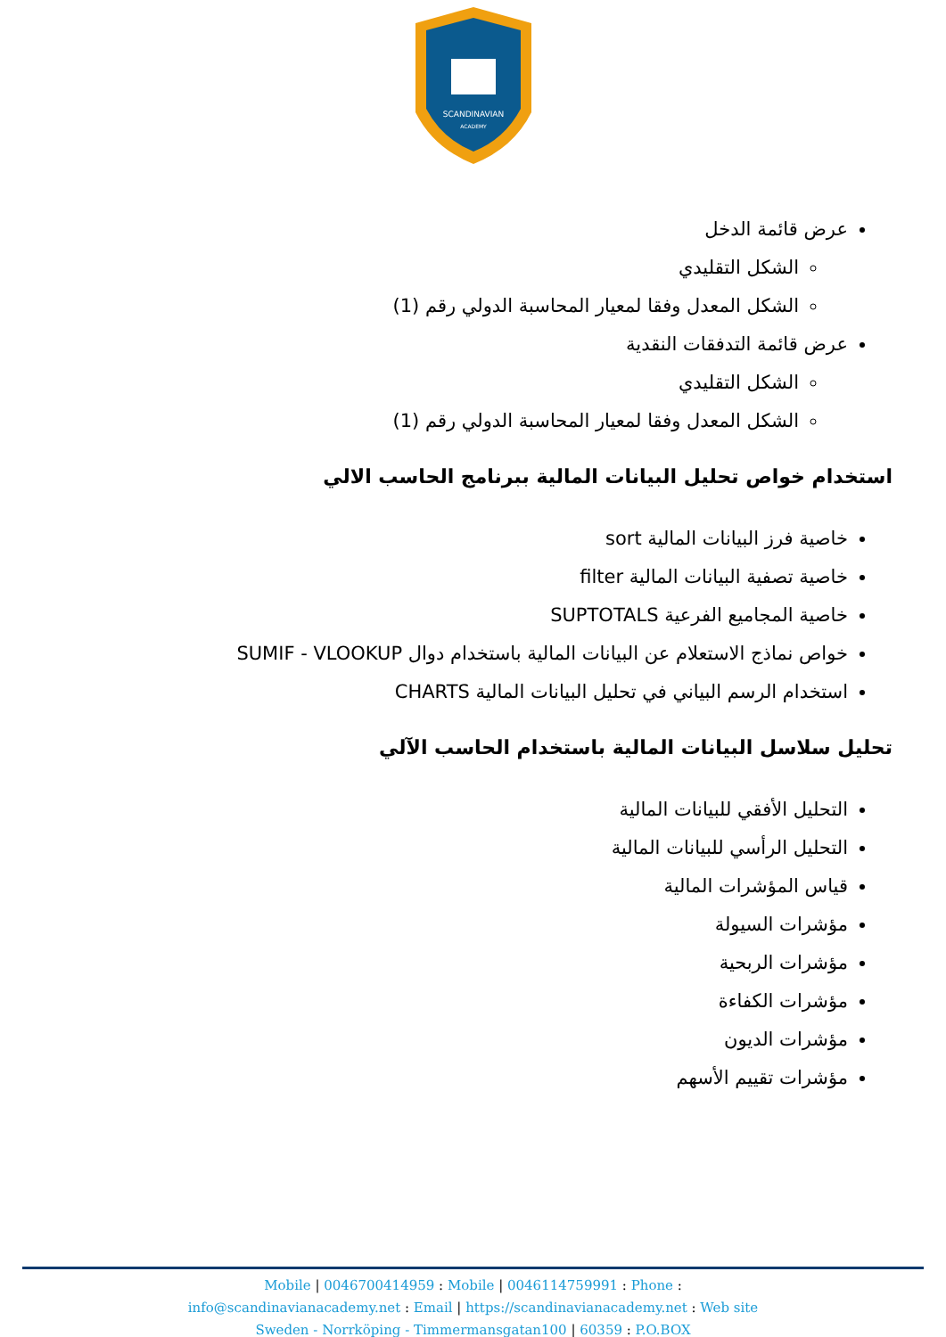SCANDINAVIAN
ACADEMY
عرض قائمة الدخل
الشكل التقليدي
الشكل المعدل وفقا لمعيار المحاسبة الدولي رقم (1)
عرض قائمة التدفقات النقدية
الشكل التقليدي
الشكل المعدل وفقا لمعيار المحاسبة الدولي رقم (1)
استخدام خواص تحليل البيانات المالية ببرنامج الحاسب الالي
خاصية فرز البيانات المالية sort
خاصية تصفية البيانات المالية filter
خاصية المجاميع الفرعية SUPTOTALS
خواص نماذج الاستعلام عن البيانات المالية باستخدام دوال SUMIF - VLOOKUP
استخدام الرسم البياني في تحليل البيانات المالية CHARTS
تحليل سلاسل البيانات المالية باستخدام الحاسب الآلي
التحليل الأفقي للبيانات المالية
التحليل الرأسي للبيانات المالية
قياس المؤشرات المالية
مؤشرات السيولة
مؤشرات الربحية
مؤشرات الكفاءة
مؤشرات الديون
مؤشرات تقييم الأسهم
Mobile | 0046700414959 : Mobile | 0046114759991 : Phone :
info@scandinavianacademy.net : Email | https://scandinavianacademy.net : Web site
Sweden - Norrköping - Timmermansgatan100 | 60359 : P.O.BOX